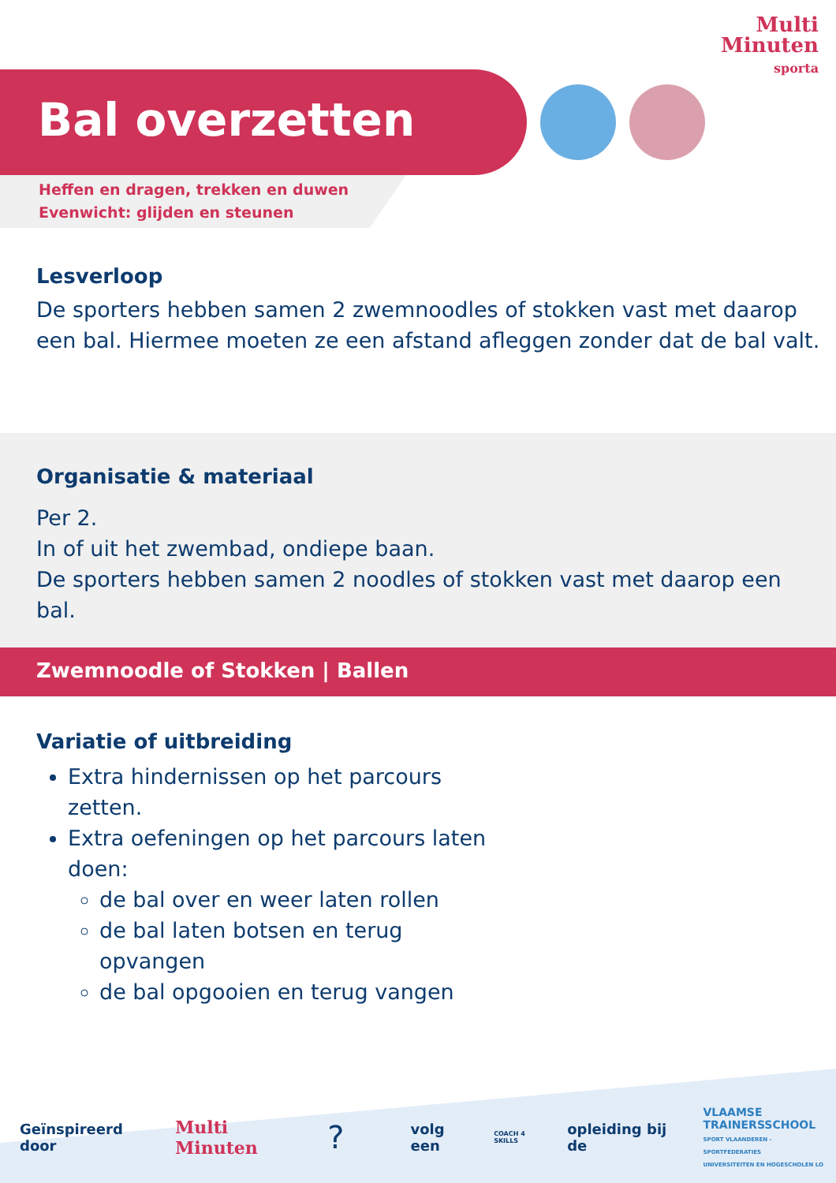Multi
Minuten
sporta
Bal overzetten
Heffen en dragen, trekken en duwen
Evenwicht: glijden en steunen
Lesverloop
De sporters hebben samen 2 zwemnoodles of stokken vast met daarop een bal. Hiermee moeten ze een afstand afleggen zonder dat de bal valt.
Organisatie & materiaal
Per 2.
In of uit het zwembad, ondiepe baan.
De sporters hebben samen 2 noodles of stokken vast met daarop een bal.
Zwemnoodle of Stokken | Ballen
Variatie of uitbreiding
Extra hindernissen op het parcours zetten.
Extra oefeningen op het parcours laten doen:
de bal over en weer laten rollen
de bal laten botsen en terug opvangen
de bal opgooien en terug vangen
Geïnspireerd door Multi Minuten? volg een COACH 4 SKILLS opleiding bij de VLAAMSE
TRAINERSSCHOOL
SPORT VLAANDEREN - SPORTFEDERATIES
UNIVERSITEITEN EN HOGESCHOLEN LO